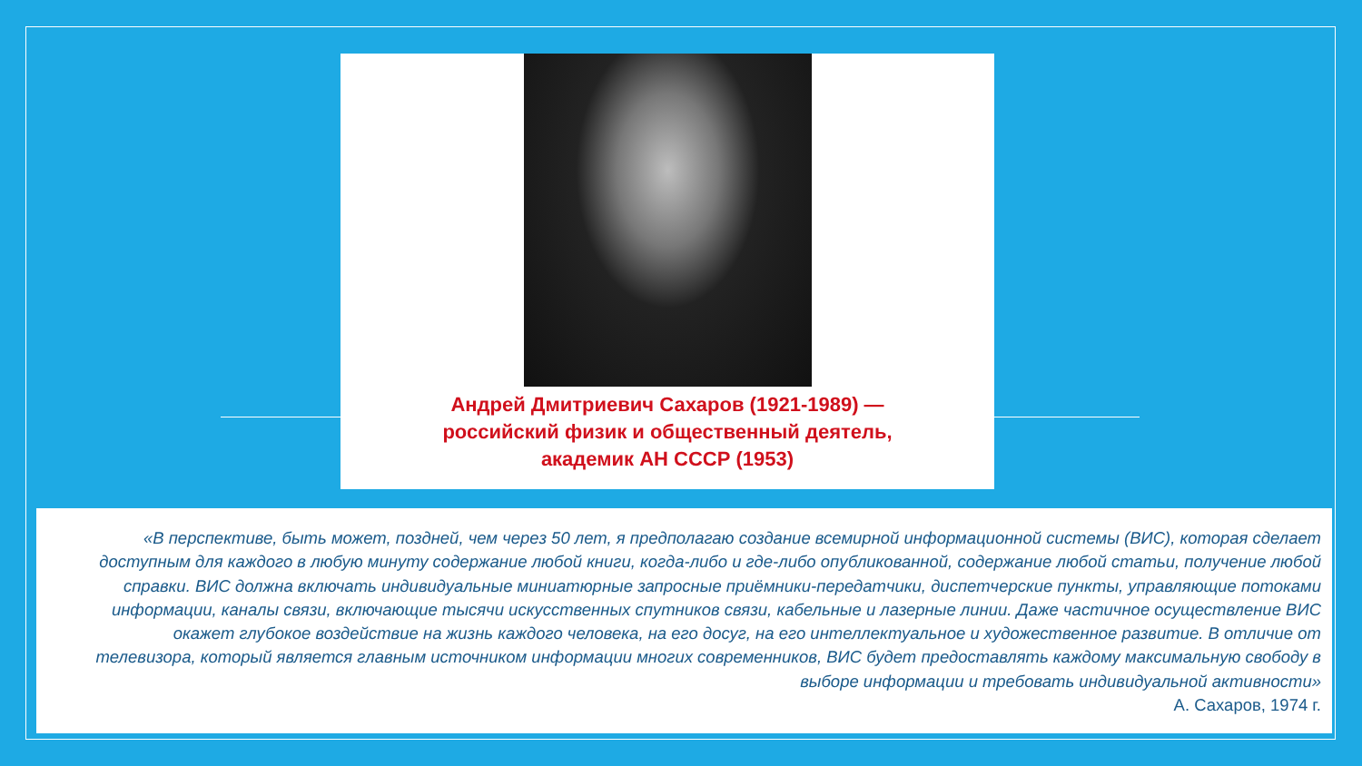Андрей Дмитриевич Сахаров (1921-1989) —
российский физик и общественный деятель,
академик АН СССР (1953)
«В перспективе, быть может, поздней, чем через 50 лет, я предполагаю создание всемирной информационной системы (ВИС), которая сделает доступным для каждого в любую минуту содержание любой книги, когда-либо и где-либо опубликованной, содержание любой статьи, получение любой справки. ВИС должна включать индивидуальные миниатюрные запросные приёмники-передатчики, диспетчерские пункты, управляющие потоками информации, каналы связи, включающие тысячи искусственных спутников связи, кабельные и лазерные линии. Даже частичное осуществление ВИС окажет глубокое воздействие на жизнь каждого человека, на его досуг, на его интеллектуальное и художественное развитие. В отличие от телевизора, который является главным источником информации многих современников, ВИС будет предоставлять каждому максимальную свободу в выборе информации и требовать индивидуальной активности»
А. Сахаров, 1974 г.